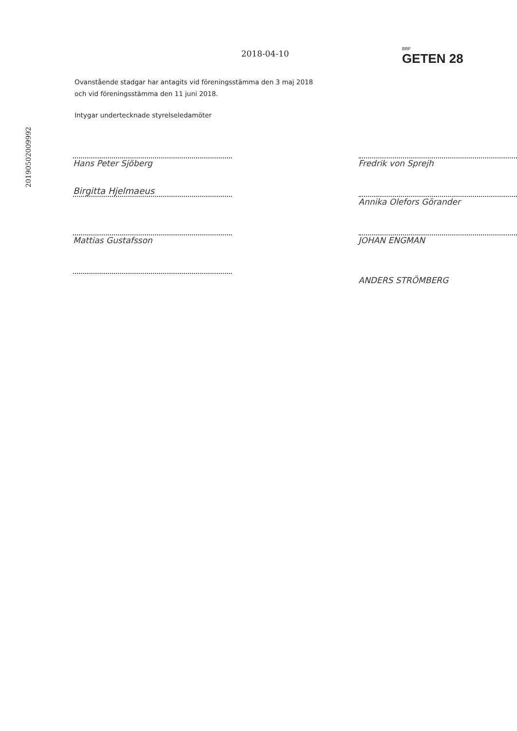20190502009992
2018-04-10
BRF
GETEN 28
Ovanstående stadgar har antagits vid föreningsstämma den 3 maj 2018
och vid föreningsstämma den 11 juni 2018.
Intygar undertecknade styrelseledamöter
Hans Peter Sjöberg
Birgitta Hjelmaeus
Mattias Gustafsson
Fredrik von Sprejh
Annika Olefors Görander
JOHAN ENGMAN
ANDERS STRÖMBERG